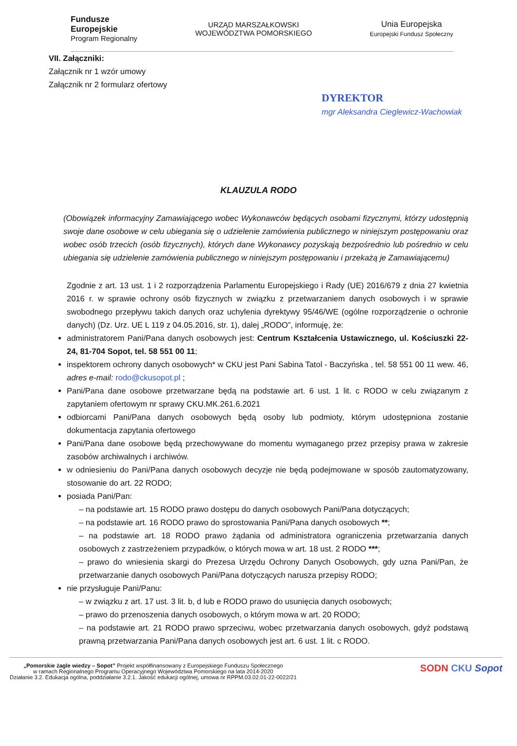Fundusze
Europejskie
Program Regionalny
URZĄD MARSZAŁKOWSKI
WOJEWÓDZTWA POMORSKIEGO
Unia Europejska
Europejski Fundusz Społeczny
VII. Załączniki:
Załącznik nr 1 wzór umowy
Załącznik nr 2 formularz ofertowy
DYREKTOR
mgr Aleksandra Cieglewicz-Wachowiak
KLAUZULA RODO
(Obowiązek informacyjny Zamawiającego wobec Wykonawców będących osobami fizycznymi, którzy udostępnią swoje dane osobowe w celu ubiegania się o udzielenie zamówienia publicznego w niniejszym postępowaniu oraz wobec osób trzecich (osób fizycznych), których dane Wykonawcy pozyskają bezpośrednio lub pośrednio w celu ubiegania się udzielenie zamówienia publicznego w niniejszym postępowaniu i przekażą je Zamawiającemu)
Zgodnie z art. 13 ust. 1 i 2 rozporządzenia Parlamentu Europejskiego i Rady (UE) 2016/679 z dnia 27 kwietnia 2016 r. w sprawie ochrony osób fizycznych w związku z przetwarzaniem danych osobowych i w sprawie swobodnego przepływu takich danych oraz uchylenia dyrektywy 95/46/WE (ogólne rozporządzenie o ochronie danych) (Dz. Urz. UE L 119 z 04.05.2016, str. 1), dalej „RODO”, informuję, że:
administratorem Pani/Pana danych osobowych jest: Centrum Kształcenia Ustawicznego, ul. Kościuszki 22-24, 81-704 Sopot, tel. 58 551 00 11;
inspektorem ochrony danych osobowych* w CKU jest Pani Sabina Tatol - Baczyńska , tel. 58 551 00 11 wew. 46, adres e-mail: rodo@ckusopot.pl ;
Pani/Pana dane osobowe przetwarzane będą na podstawie art. 6 ust. 1 lit. c RODO w celu związanym z zapytaniem ofertowym nr sprawy CKU.MK.261.6.2021
odbiorcami Pani/Pana danych osobowych będą osoby lub podmioty, którym udostępniona zostanie dokumentacja zapytania ofertowego
Pani/Pana dane osobowe będą przechowywane do momentu wymaganego przez przepisy prawa w zakresie zasobów archiwalnych i archiwów.
w odniesieniu do Pani/Pana danych osobowych decyzje nie będą podejmowane w sposób zautomatyzowany, stosowanie do art. 22 RODO;
posiada Pani/Pan:
– na podstawie art. 15 RODO prawo dostępu do danych osobowych Pani/Pana dotyczących;
– na podstawie art. 16 RODO prawo do sprostowania Pani/Pana danych osobowych **;
– na podstawie art. 18 RODO prawo żądania od administratora ograniczenia przetwarzania danych osobowych z zastrzeżeniem przypadków, o których mowa w art. 18 ust. 2 RODO ***;
– prawo do wniesienia skargi do Prezesa Urzędu Ochrony Danych Osobowych, gdy uzna Pani/Pan, że przetwarzanie danych osobowych Pani/Pana dotyczących narusza przepisy RODO;
nie przysługuje Pani/Panu:
– w związku z art. 17 ust. 3 lit. b, d lub e RODO prawo do usunięcia danych osobowych;
– prawo do przenoszenia danych osobowych, o którym mowa w art. 20 RODO;
– na podstawie art. 21 RODO prawo sprzeciwu, wobec przetwarzania danych osobowych, gdyż podstawą prawną przetwarzania Pani/Pana danych osobowych jest art. 6 ust. 1 lit. c RODO.
„Pomorskie żagle wiedzy – Sopot” Projekt współfinansowany z Europejskiego Funduszu Społecznego
w ramach Regionalnego Programu Operacyjnego Województwa Pomorskiego na lata 2014-2020
Działanie 3.2. Edukacja ogólna, poddziałanie 3.2.1. Jakość edukacji ogólnej, umowa nr RPPM.03.02.01-22-0022/21
SODN CKU Sopot